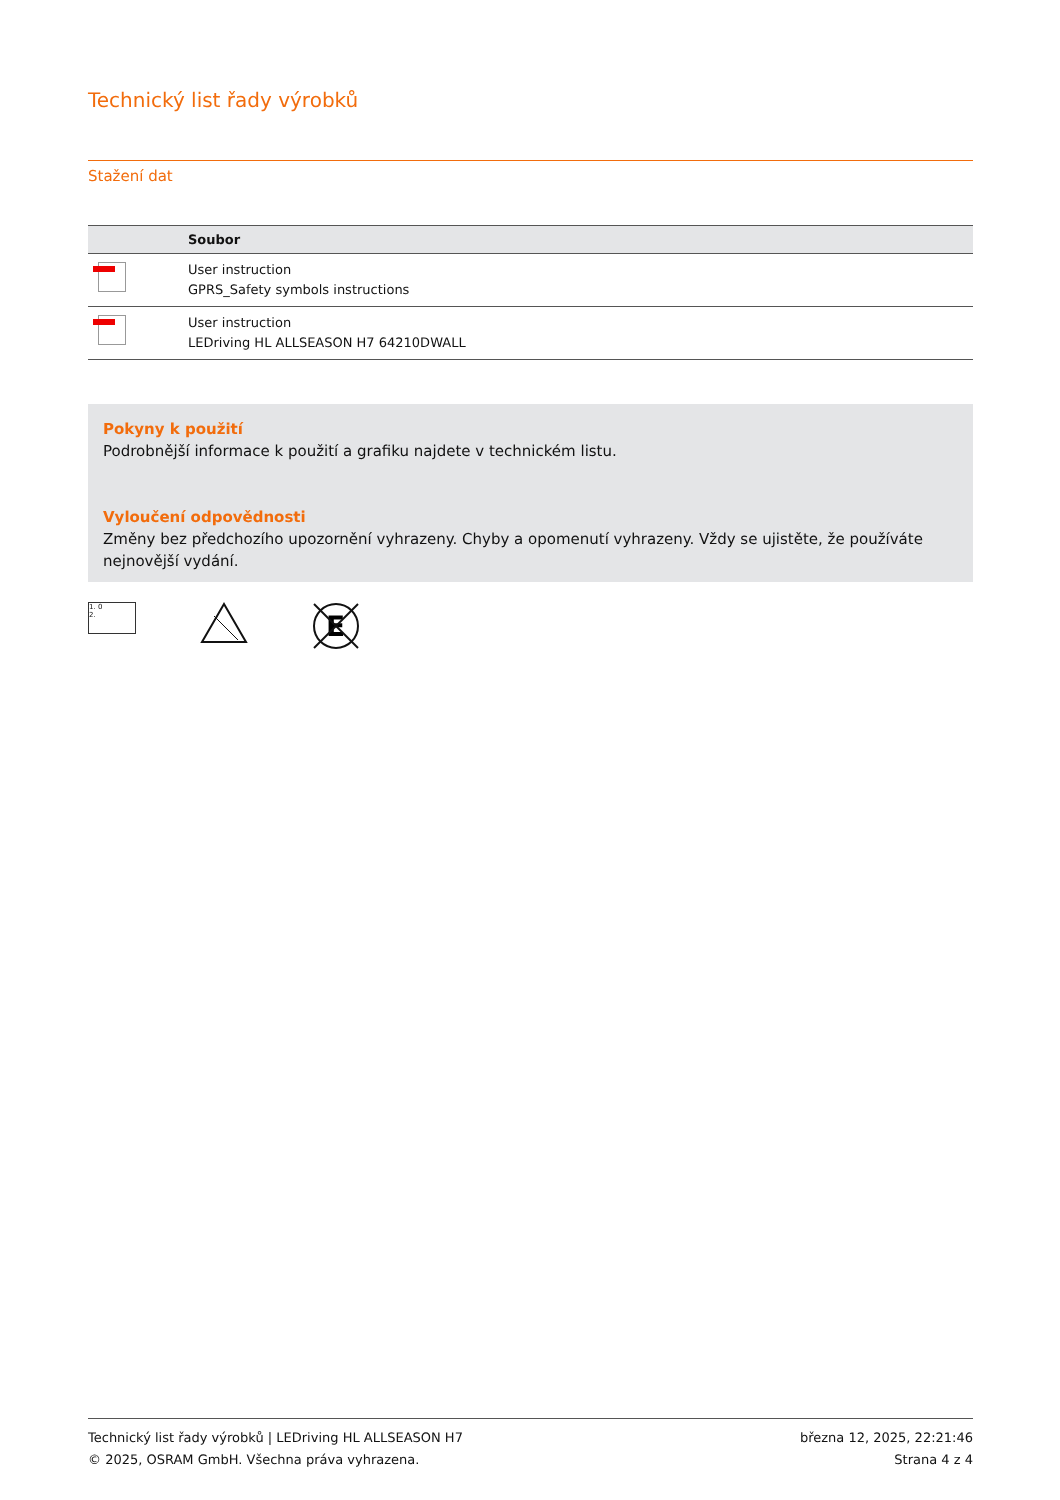Technický list řady výrobků
Stažení dat
| | Soubor |
| --- | --- |
| | User instruction GPRS_Safety symbols instructions |
| | User instruction LEDriving HL ALLSEASON H7 64210DWALL |
Pokyny k použití
Podrobnější informace k použití a grafiku najdete v technickém listu.
Vyloučení odpovědnosti
Změny bez předchozího upozornění vyhrazeny. Chyby a opomenutí vyhrazeny. Vždy se ujistěte, že používáte nejnovější vydání.
1. 0
2.
E
Technický list řady výrobků | LEDriving HL ALLSEASON H7
© 2025, OSRAM GmbH. Všechna práva vyhrazena.
března 12, 2025, 22:21:46
Strana 4 z 4